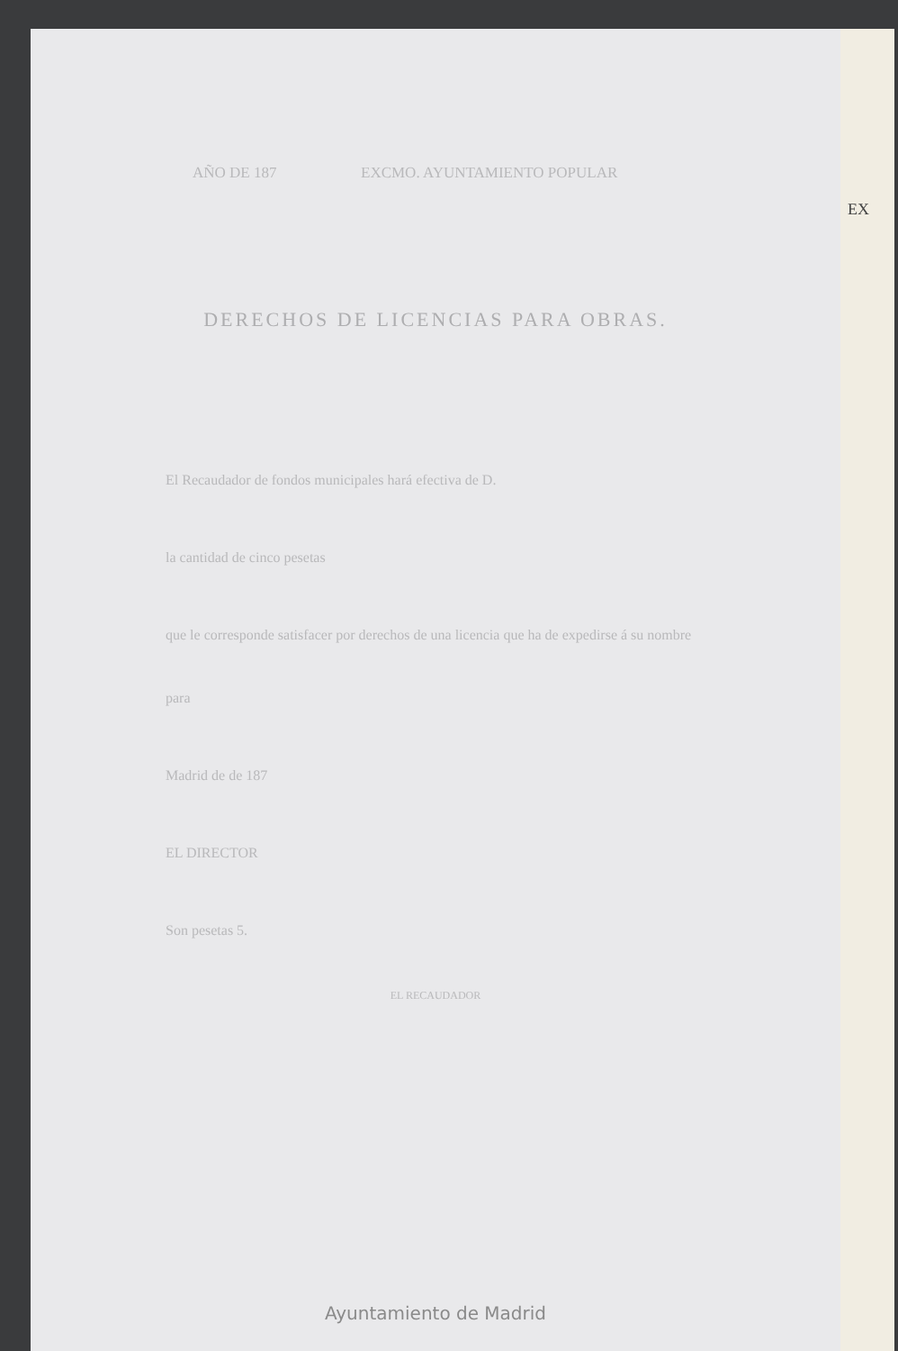AÑO DE 187 EXCMO. AYUNTAMIENTO POPULAR
DERECHOS DE LICENCIAS PARA OBRAS.
El Recaudador de fondos municipales hará efectiva de D.
la cantidad de cinco pesetas
que le corresponde satisfacer por derechos de una licencia que ha de expedirse á su nombre para
Madrid de de 187
EL DIRECTOR
Son pesetas 5.
EL RECAUDADOR
Ayuntamiento de Madrid
EX